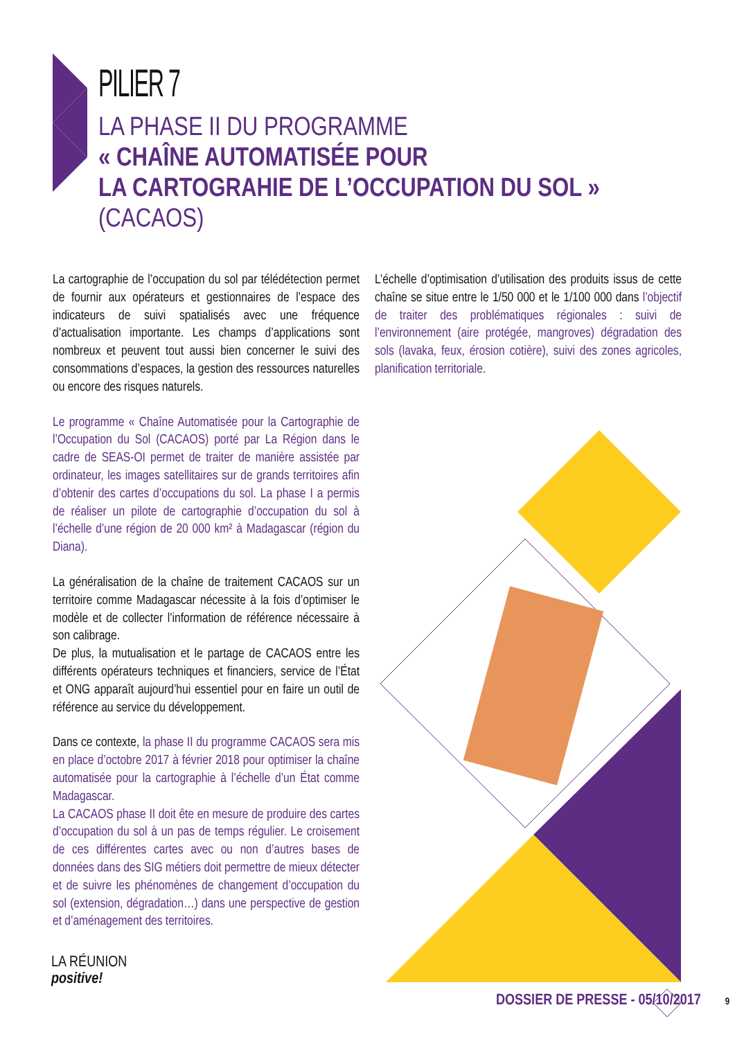PILIER 7
LA PHASE II DU PROGRAMME
« CHAÎNE AUTOMATISÉE POUR
LA CARTOGRAHIE DE L’OCCUPATION DU SOL »
(CACAOS)
La cartographie de l’occupation du sol par télédétection permet de fournir aux opérateurs et gestionnaires de l’espace des indicateurs de suivi spatialisés avec une fréquence d’actualisation importante. Les champs d’applications sont nombreux et peuvent tout aussi bien concerner le suivi des consommations d’espaces, la gestion des ressources naturelles ou encore des risques naturels.
Le programme « Chaîne Automatisée pour la Cartographie de l’Occupation du Sol (CACAOS) porté par La Région dans le cadre de SEAS-OI permet de traiter de manière assistée par ordinateur, les images satellitaires sur de grands territoires afin d’obtenir des cartes d’occupations du sol. La phase I a permis de réaliser un pilote de cartographie d’occupation du sol à l’échelle d’une région de 20 000 km² à Madagascar (région du Diana).
La généralisation de la chaîne de traitement CACAOS sur un territoire comme Madagascar nécessite à la fois d’optimiser le modèle et de collecter l’information de référence nécessaire à son calibrage.
De plus, la mutualisation et le partage de CACAOS entre les différents opérateurs techniques et financiers, service de l’État et ONG apparaît aujourd’hui essentiel pour en faire un outil de référence au service du développement.
Dans ce contexte, la phase II du programme CACAOS sera mis en place d’octobre 2017 à février 2018 pour optimiser la chaîne automatisée pour la cartographie à l’échelle d’un État comme Madagascar.
La CACAOS phase II doit ête en mesure de produire des cartes d’occupation du sol à un pas de temps régulier. Le croisement de ces différentes cartes avec ou non d’autres bases de données dans des SIG métiers doit permettre de mieux détecter et de suivre les phénomènes de changement d’occupation du sol (extension, dégradation…) dans une perspective de gestion et d’aménagement des territoires.
L’échelle d’optimisation d’utilisation des produits issus de cette chaîne se situe entre le 1/50 000 et le 1/100 000 dans l’objectif de traiter des problématiques régionales : suivi de l’environnement (aire protégée, mangroves) dégradation des sols (lavaka, feux, érosion cotière), suivi des zones agricoles, planification territoriale.
LA RÉUNION
positive!
DOSSIER DE PRESSE - 05/10/2017 9